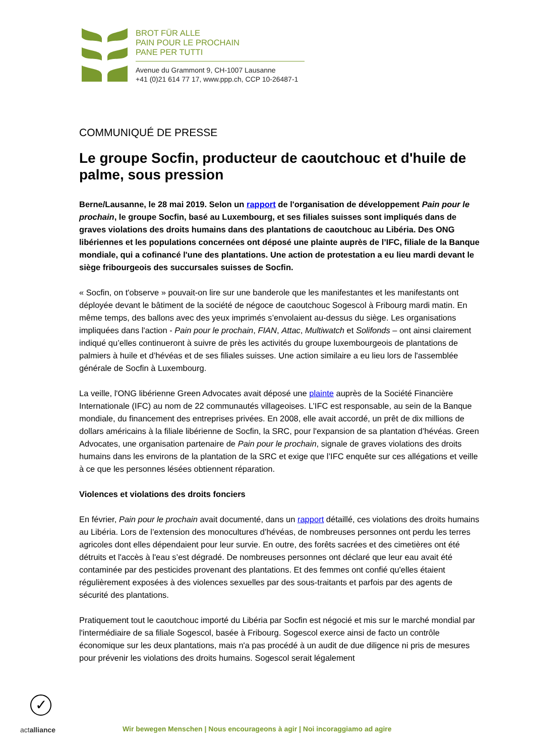BROT FÜR ALLE
PAIN POUR LE PROCHAIN
PANE PER TUTTI
Avenue du Grammont 9, CH-1007 Lausanne
+41 (0)21 614 77 17, www.ppp.ch, CCP 10-26487-1
COMMUNIQUÉ DE PRESSE
Le groupe Socfin, producteur de caoutchouc et d'huile de palme, sous pression
Berne/Lausanne, le 28 mai 2019. Selon un rapport de l'organisation de développement Pain pour le prochain, le groupe Socfin, basé au Luxembourg, et ses filiales suisses sont impliqués dans de graves violations des droits humains dans des plantations de caoutchouc au Libéria. Des ONG libériennes et les populations concernées ont déposé une plainte auprès de l’IFC, filiale de la Banque mondiale, qui a cofinancé l'une des plantations. Une action de protestation a eu lieu mardi devant le siège fribourgeois des succursales suisses de Socfin.
« Socfin, on t'observe » pouvait-on lire sur une banderole que les manifestantes et les manifestants ont déployée devant le bâtiment de la société de négoce de caoutchouc Sogescol à Fribourg mardi matin. En même temps, des ballons avec des yeux imprimés s’envolaient au-dessus du siège. Les organisations impliquées dans l'action - Pain pour le prochain, FIAN, Attac, Multiwatch et Solifonds – ont ainsi clairement indiqué qu’elles continueront à suivre de près les activités du groupe luxembourgeois de plantations de palmiers à huile et d’hévéas et de ses filiales suisses. Une action similaire a eu lieu lors de l'assemblée générale de Socfin à Luxembourg.
La veille, l'ONG libérienne Green Advocates avait déposé une plainte auprès de la Société Financière Internationale (IFC) au nom de 22 communautés villageoises. L’IFC est responsable, au sein de la Banque mondiale, du financement des entreprises privées. En 2008, elle avait accordé, un prêt de dix millions de dollars américains à la filiale libérienne de Socfin, la SRC, pour l'expansion de sa plantation d’hévéas. Green Advocates, une organisation partenaire de Pain pour le prochain, signale de graves violations des droits humains dans les environs de la plantation de la SRC et exige que l’IFC enquête sur ces allégations et veille à ce que les personnes lésées obtiennent réparation.
Violences et violations des droits fonciers
En février, Pain pour le prochain avait documenté, dans un rapport détaillé, ces violations des droits humains au Libéria. Lors de l’extension des monocultures d’hévéas, de nombreuses personnes ont perdu les terres agricoles dont elles dépendaient pour leur survie. En outre, des forêts sacrées et des cimetières ont été détruits et l'accès à l'eau s’est dégradé. De nombreuses personnes ont déclaré que leur eau avait été contaminée par des pesticides provenant des plantations. Et des femmes ont confié qu'elles étaient régulièrement exposées à des violences sexuelles par des sous-traitants et parfois par des agents de sécurité des plantations.
Pratiquement tout le caoutchouc importé du Libéria par Socfin est négocié et mis sur le marché mondial par l'intermédiaire de sa filiale Sogescol, basée à Fribourg. Sogescol exerce ainsi de facto un contrôle économique sur les deux plantations, mais n'a pas procédé à un audit de due diligence ni pris de mesures pour prévenir les violations des droits humains. Sogescol serait légalement
✓
actalliance
Wir bewegen Menschen | Nous encourageons à agir | Noi incoraggiamo ad agire